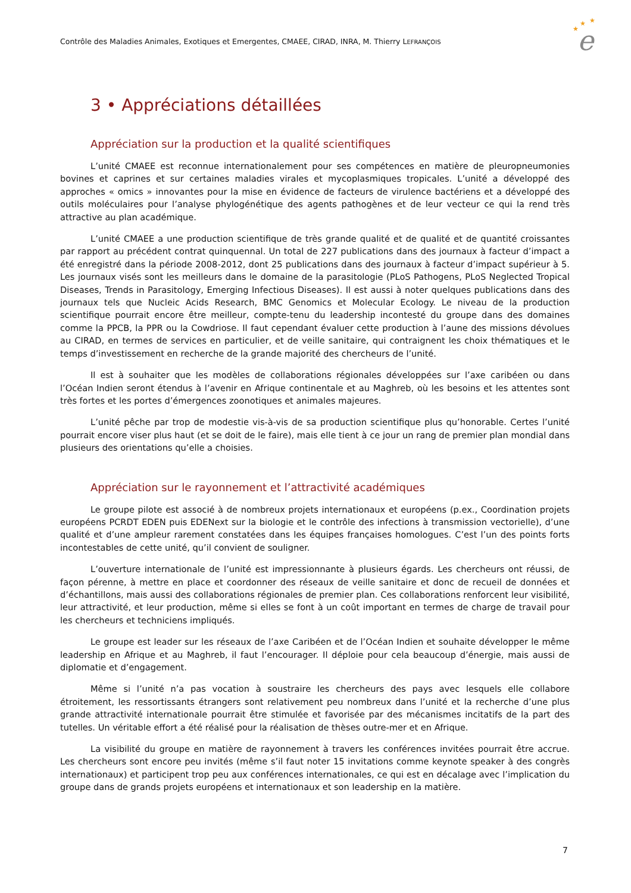Contrôle des Maladies Animales, Exotiques et Emergentes, CMAEE, CIRAD, INRA, M. Thierry LEFRANÇOIS
★
★
★
e
3 • Appréciations détaillées
Appréciation sur la production et la qualité scientifiques
L’unité CMAEE est reconnue internationalement pour ses compétences en matière de pleuropneumonies bovines et caprines et sur certaines maladies virales et mycoplasmiques tropicales. L’unité a développé des approches « omics » innovantes pour la mise en évidence de facteurs de virulence bactériens et a développé des outils moléculaires pour l’analyse phylogénétique des agents pathogènes et de leur vecteur ce qui la rend très attractive au plan académique.
L’unité CMAEE a une production scientifique de très grande qualité et de qualité et de quantité croissantes par rapport au précédent contrat quinquennal. Un total de 227 publications dans des journaux à facteur d’impact a été enregistré dans la période 2008-2012, dont 25 publications dans des journaux à facteur d’impact supérieur à 5. Les journaux visés sont les meilleurs dans le domaine de la parasitologie (PLoS Pathogens, PLoS Neglected Tropical Diseases, Trends in Parasitology, Emerging Infectious Diseases). Il est aussi à noter quelques publications dans des journaux tels que Nucleic Acids Research, BMC Genomics et Molecular Ecology. Le niveau de la production scientifique pourrait encore être meilleur, compte-tenu du leadership incontesté du groupe dans des domaines comme la PPCB, la PPR ou la Cowdriose. Il faut cependant évaluer cette production à l’aune des missions dévolues au CIRAD, en termes de services en particulier, et de veille sanitaire, qui contraignent les choix thématiques et le temps d’investissement en recherche de la grande majorité des chercheurs de l’unité.
Il est à souhaiter que les modèles de collaborations régionales développées sur l’axe caribéen ou dans l’Océan Indien seront étendus à l’avenir en Afrique continentale et au Maghreb, où les besoins et les attentes sont très fortes et les portes d’émergences zoonotiques et animales majeures.
L’unité pêche par trop de modestie vis-à-vis de sa production scientifique plus qu’honorable. Certes l’unité pourrait encore viser plus haut (et se doit de le faire), mais elle tient à ce jour un rang de premier plan mondial dans plusieurs des orientations qu’elle a choisies.
Appréciation sur le rayonnement et l’attractivité académiques
Le groupe pilote est associé à de nombreux projets internationaux et européens (p.ex., Coordination projets européens PCRDT EDEN puis EDENext sur la biologie et le contrôle des infections à transmission vectorielle), d’une qualité et d’une ampleur rarement constatées dans les équipes françaises homologues. C’est l’un des points forts incontestables de cette unité, qu’il convient de souligner.
L’ouverture internationale de l’unité est impressionnante à plusieurs égards. Les chercheurs ont réussi, de façon pérenne, à mettre en place et coordonner des réseaux de veille sanitaire et donc de recueil de données et d’échantillons, mais aussi des collaborations régionales de premier plan. Ces collaborations renforcent leur visibilité, leur attractivité, et leur production, même si elles se font à un coût important en termes de charge de travail pour les chercheurs et techniciens impliqués.
Le groupe est leader sur les réseaux de l’axe Caribéen et de l’Océan Indien et souhaite développer le même leadership en Afrique et au Maghreb, il faut l’encourager. Il déploie pour cela beaucoup d’énergie, mais aussi de diplomatie et d’engagement.
Même si l’unité n’a pas vocation à soustraire les chercheurs des pays avec lesquels elle collabore étroitement, les ressortissants étrangers sont relativement peu nombreux dans l’unité et la recherche d’une plus grande attractivité internationale pourrait être stimulée et favorisée par des mécanismes incitatifs de la part des tutelles. Un véritable effort a été réalisé pour la réalisation de thèses outre-mer et en Afrique.
La visibilité du groupe en matière de rayonnement à travers les conférences invitées pourrait être accrue. Les chercheurs sont encore peu invités (même s’il faut noter 15 invitations comme keynote speaker à des congrès internationaux) et participent trop peu aux conférences internationales, ce qui est en décalage avec l’implication du groupe dans de grands projets européens et internationaux et son leadership en la matière.
7